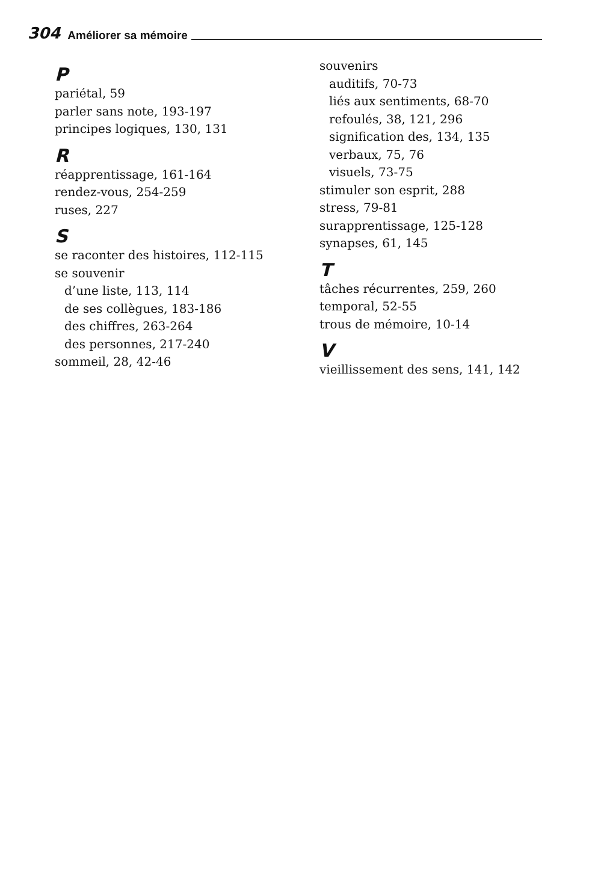304 Améliorer sa mémoire
P
pariétal, 59
parler sans note, 193-197
principes logiques, 130, 131
R
réapprentissage, 161-164
rendez-vous, 254-259
ruses, 227
S
se raconter des histoires, 112-115
se souvenir
d’une liste, 113, 114
de ses collègues, 183-186
des chiffres, 263-264
des personnes, 217-240
sommeil, 28, 42-46
souvenirs
auditifs, 70-73
liés aux sentiments, 68-70
refoulés, 38, 121, 296
signification des, 134, 135
verbaux, 75, 76
visuels, 73-75
stimuler son esprit, 288
stress, 79-81
surapprentissage, 125-128
synapses, 61, 145
T
tâches récurrentes, 259, 260
temporal, 52-55
trous de mémoire, 10-14
V
vieillissement des sens, 141, 142